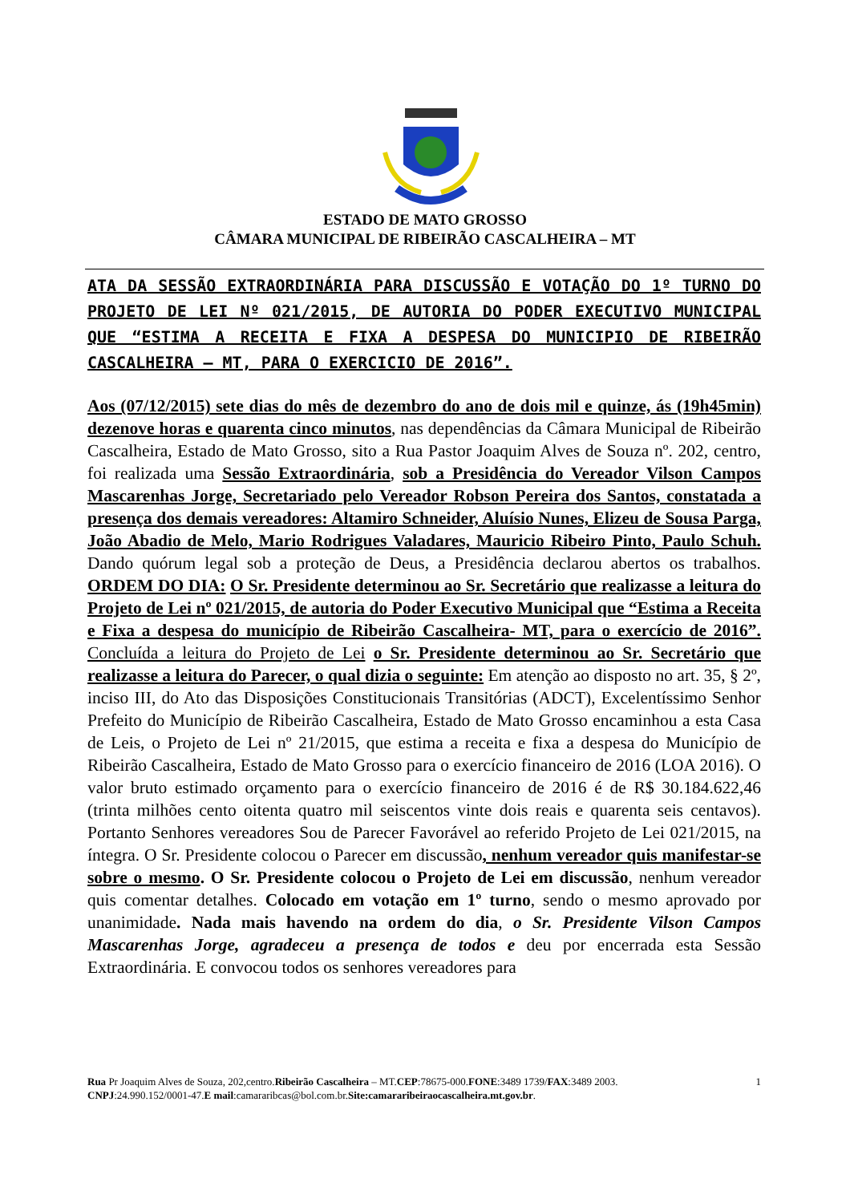ESTADO DE MATO GROSSO
CÂMARA MUNICIPAL DE RIBEIRÃO CASCALHEIRA – MT
ATA DA SESSÃO EXTRAORDINÁRIA PARA DISCUSSÃO E VOTAÇÃO DO 1º TURNO DO PROJETO DE LEI Nº 021/2015, DE AUTORIA DO PODER EXECUTIVO MUNICIPAL QUE “ESTIMA A RECEITA E FIXA A DESPESA DO MUNICIPIO DE RIBEIRÃO CASCALHEIRA – MT, PARA O EXERCICIO DE 2016”.
Aos (07/12/2015) sete dias do mês de dezembro do ano de dois mil e quinze, ás (19h45min) dezenove horas e quarenta cinco minutos, nas dependências da Câmara Municipal de Ribeirão Cascalheira, Estado de Mato Grosso, sito a Rua Pastor Joaquim Alves de Souza nº. 202, centro, foi realizada uma Sessão Extraordinária, sob a Presidência do Vereador Vilson Campos Mascarenhas Jorge, Secretariado pelo Vereador Robson Pereira dos Santos, constatada a presença dos demais vereadores: Altamiro Schneider, Aluísio Nunes, Elizeu de Sousa Parga, João Abadio de Melo, Mario Rodrigues Valadares, Mauricio Ribeiro Pinto, Paulo Schuh. Dando quórum legal sob a proteção de Deus, a Presidência declarou abertos os trabalhos. ORDEM DO DIA: O Sr. Presidente determinou ao Sr. Secretário que realizasse a leitura do Projeto de Lei nº 021/2015, de autoria do Poder Executivo Municipal que “Estima a Receita e Fixa a despesa do município de Ribeirão Cascalheira- MT, para o exercício de 2016”. Concluída a leitura do Projeto de Lei o Sr. Presidente determinou ao Sr. Secretário que realizasse a leitura do Parecer, o qual dizia o seguinte: Em atenção ao disposto no art. 35, § 2º, inciso III, do Ato das Disposições Constitucionais Transitórias (ADCT), Excelentíssimo Senhor Prefeito do Município de Ribeirão Cascalheira, Estado de Mato Grosso encaminhou a esta Casa de Leis, o Projeto de Lei nº 21/2015, que estima a receita e fixa a despesa do Município de Ribeirão Cascalheira, Estado de Mato Grosso para o exercício financeiro de 2016 (LOA 2016). O valor bruto estimado orçamento para o exercício financeiro de 2016 é de R$ 30.184.622,46 (trinta milhões cento oitenta quatro mil seiscentos vinte dois reais e quarenta seis centavos). Portanto Senhores vereadores Sou de Parecer Favorável ao referido Projeto de Lei 021/2015, na íntegra. O Sr. Presidente colocou o Parecer em discussão, nenhum vereador quis manifestar-se sobre o mesmo. O Sr. Presidente colocou o Projeto de Lei em discussão, nenhum vereador quis comentar detalhes. Colocado em votação em 1º turno, sendo o mesmo aprovado por unanimidade. Nada mais havendo na ordem do dia, o Sr. Presidente Vilson Campos Mascarenhas Jorge, agradeceu a presença de todos e deu por encerrada esta Sessão Extraordinária. E convocou todos os senhores vereadores para
Rua Pr Joaquim Alves de Souza, 202,centro.Ribeirão Cascalheira – MT.CEP:78675-000.FONE:3489 1739/FAX:3489 2003. 1
CNPJ:24.990.152/0001-47.E mail:camararibcas@bol.com.br.Site:camararibeiraocascalheira.mt.gov.br.